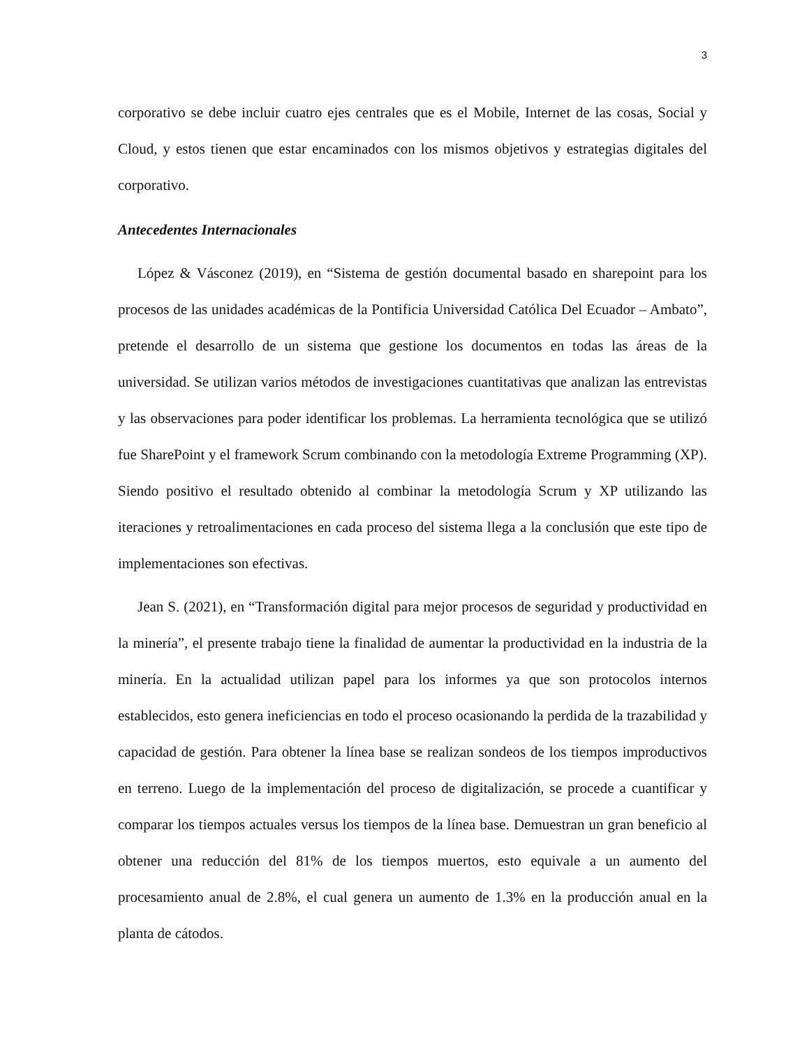3
corporativo se debe incluir cuatro ejes centrales que es el Mobile, Internet de las cosas, Social y Cloud, y estos tienen que estar encaminados con los mismos objetivos y estrategias digitales del corporativo.
Antecedentes Internacionales
López & Vásconez (2019), en “Sistema de gestión documental basado en sharepoint para los procesos de las unidades académicas de la Pontificia Universidad Católica Del Ecuador – Ambato”, pretende el desarrollo de un sistema que gestione los documentos en todas las áreas de la universidad. Se utilizan varios métodos de investigaciones cuantitativas que analizan las entrevistas y las observaciones para poder identificar los problemas. La herramienta tecnológica que se utilizó fue SharePoint y el framework Scrum combinando con la metodología Extreme Programming (XP). Siendo positivo el resultado obtenido al combinar la metodología Scrum y XP utilizando las iteraciones y retroalimentaciones en cada proceso del sistema llega a la conclusión que este tipo de implementaciones son efectivas.
Jean S. (2021), en “Transformación digital para mejor procesos de seguridad y productividad en la minería”, el presente trabajo tiene la finalidad de aumentar la productividad en la industria de la minería. En la actualidad utilizan papel para los informes ya que son protocolos internos establecidos, esto genera ineficiencias en todo el proceso ocasionando la perdida de la trazabilidad y capacidad de gestión. Para obtener la línea base se realizan sondeos de los tiempos improductivos en terreno. Luego de la implementación del proceso de digitalización, se procede a cuantificar y comparar los tiempos actuales versus los tiempos de la línea base. Demuestran un gran beneficio al obtener una reducción del 81% de los tiempos muertos, esto equivale a un aumento del procesamiento anual de 2.8%, el cual genera un aumento de 1.3% en la producción anual en la planta de cátodos.